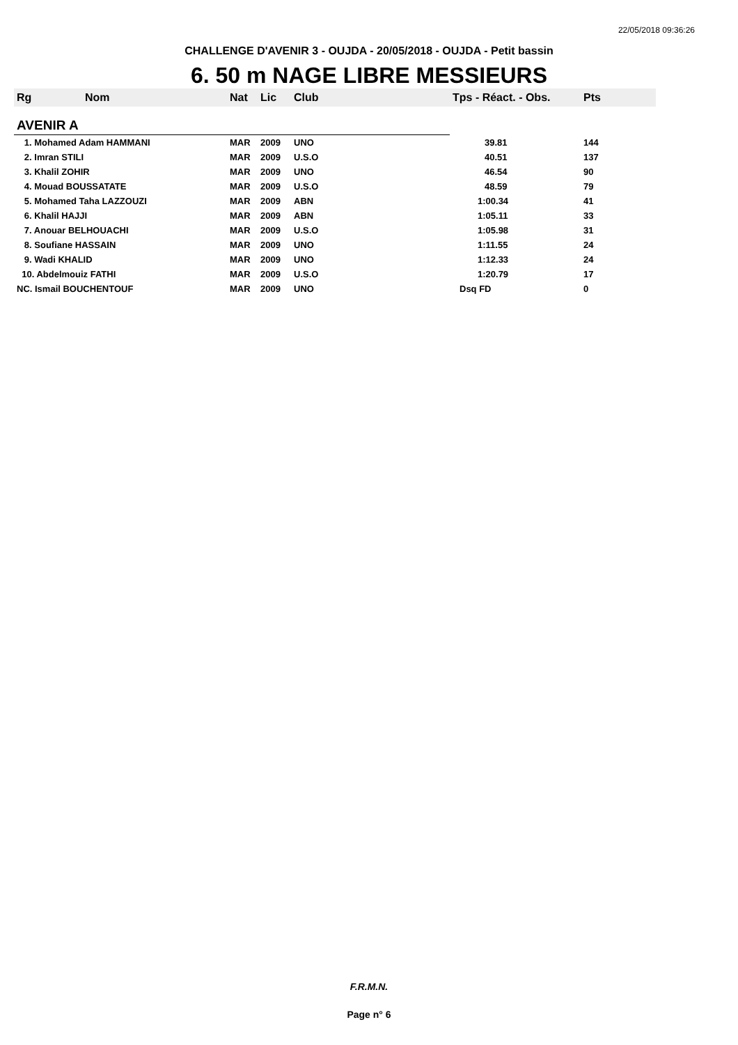22/05/2018 09:36:26
CHALLENGE D'AVENIR 3 - OUJDA - 20/05/2018 - OUJDA - Petit bassin
6. 50 m NAGE LIBRE MESSIEURS
| Rg | Nom | Nat | Lic | Club | Tps - Réact. - Obs. | Pts |
| --- | --- | --- | --- | --- | --- | --- |
| AVENIR A | | | | | | |
| 1. Mohamed Adam HAMMANI | | MAR | 2009 | UNO | 39.81 | 144 |
| 2. Imran STILI | | MAR | 2009 | U.S.O | 40.51 | 137 |
| 3. Khalil ZOHIR | | MAR | 2009 | UNO | 46.54 | 90 |
| 4. Mouad BOUSSATATE | | MAR | 2009 | U.S.O | 48.59 | 79 |
| 5. Mohamed Taha LAZZOUZI | | MAR | 2009 | ABN | 1:00.34 | 41 |
| 6. Khalil HAJJI | | MAR | 2009 | ABN | 1:05.11 | 33 |
| 7. Anouar BELHOUACHI | | MAR | 2009 | U.S.O | 1:05.98 | 31 |
| 8. Soufiane HASSAIN | | MAR | 2009 | UNO | 1:11.55 | 24 |
| 9. Wadi KHALID | | MAR | 2009 | UNO | 1:12.33 | 24 |
| 10. Abdelmouiz FATHI | | MAR | 2009 | U.S.O | 1:20.79 | 17 |
| NC. Ismail BOUCHENTOUF | | MAR | 2009 | UNO | Dsq FD | 0 |
F.R.M.N.
Page n° 6